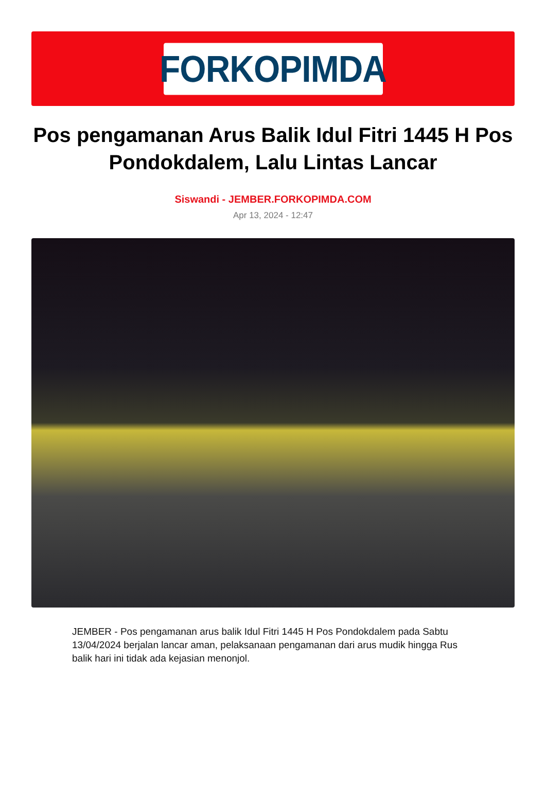FORKOPIMDA
Pos pengamanan Arus Balik Idul Fitri 1445 H Pos Pondokdalem, Lalu Lintas Lancar
Siswandi - JEMBER.FORKOPIMDA.COM
Apr 13, 2024 - 12:47
JEMBER - Pos pengamanan arus balik Idul Fitri 1445 H Pos Pondokdalem pada Sabtu 13/04/2024 berjalan lancar aman, pelaksanaan pengamanan dari arus mudik hingga Rus balik hari ini tidak ada kejasian menonjol.